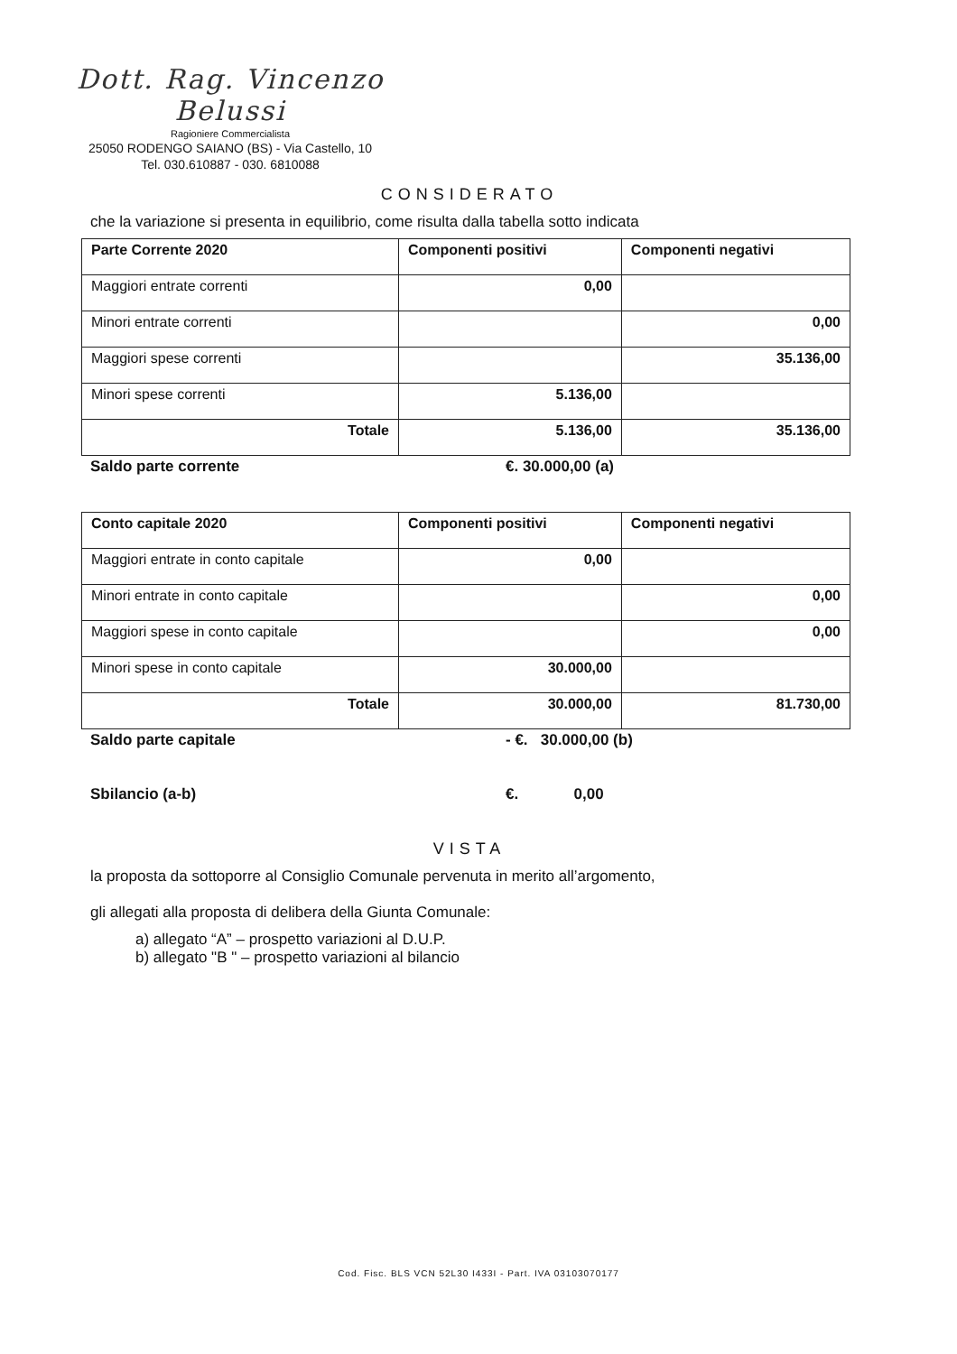Dott. Rag. Vincenzo Belussi
Ragioniere Commercialista
25050 RODENGO SAIANO (BS) - Via Castello, 10
Tel. 030.610887 - 030. 6810088
CONSIDERATO
che la variazione si presenta in equilibrio, come risulta dalla tabella sotto indicata
| Parte Corrente 2020 | Componenti positivi | Componenti negativi |
| --- | --- | --- |
| Maggiori entrate correnti | 0,00 | |
| Minori entrate correnti | | 0,00 |
| Maggiori spese correnti | | 35.136,00 |
| Minori spese correnti | 5.136,00 | |
| Totale | 5.136,00 | 35.136,00 |
Saldo parte corrente €. 30.000,00 (a)
| Conto capitale 2020 | Componenti positivi | Componenti negativi |
| --- | --- | --- |
| Maggiori entrate in conto capitale | 0,00 | |
| Minori entrate in conto capitale | | 0,00 |
| Maggiori spese in conto capitale | | 0,00 |
| Minori spese in conto capitale | 30.000,00 | |
| Totale | 30.000,00 | 81.730,00 |
Saldo parte capitale - €. 30.000,00 (b)
Sbilancio (a-b) €. 0,00
VISTA
la proposta da sottoporre al Consiglio Comunale pervenuta in merito all’argomento,
gli allegati alla proposta di delibera della Giunta Comunale:
a) allegato “A” – prospetto variazioni al D.U.P.
b) allegato "B " – prospetto variazioni al bilancio
Cod. Fisc. BLS VCN 52L30 I433I - Part. IVA 03103070177